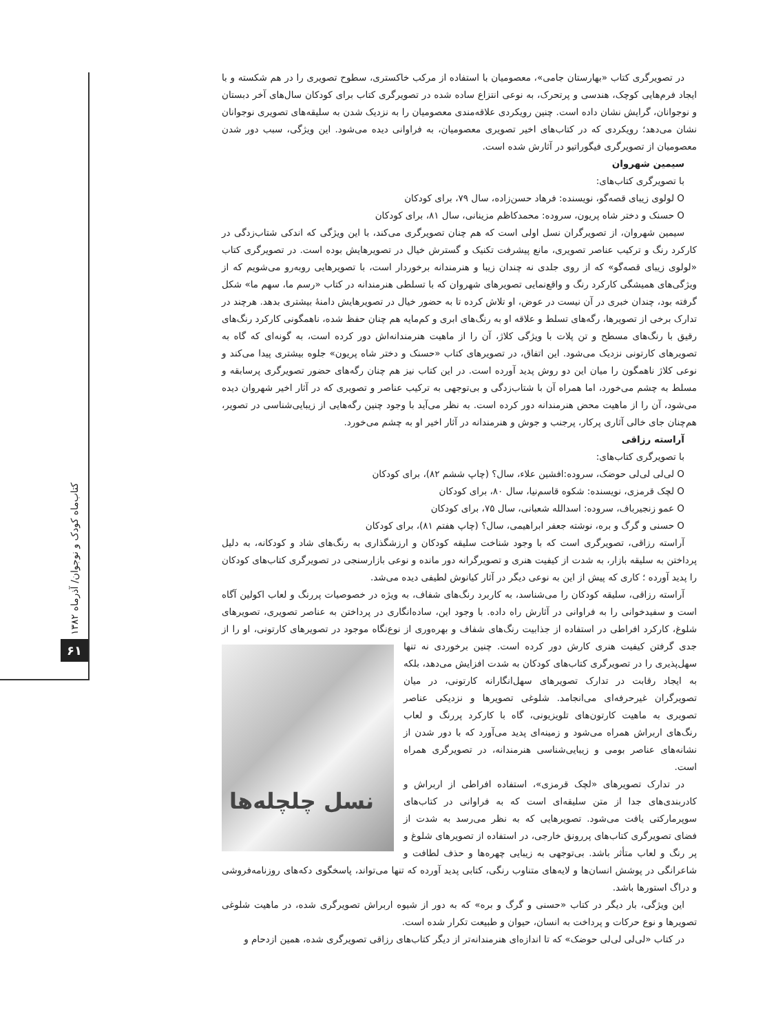کتاب‌ماه کودک و نوجوان/ آذرماه ۱۳۸۲
۶۱
در تصویرگری کتاب «بهارستان جامی»، معصومیان با استفاده از مرکب خاکستری، سطوح تصویری را در هم شکسته و با ایجاد فرم‌هایی کوچک، هندسی و پرتحرک، به نوعی انتزاع ساده شده در تصویرگری کتاب برای کودکان سال‌های آخر دبستان و نوجوانان، گرایش نشان داده است. چنین رویکردی علاقه‌مندی معصومیان را به نزدیک شدن به سلیقه‌های تصویری نوجوانان نشان می‌دهد؛ رویکردی که در کتاب‌های اخیر تصویری معصومیان، به فراوانی دیده می‌شود. این ویژگی، سبب دور شدن معصومیان از تصویرگری فیگوراتیو در آثارش شده است.
سیمین شهروان
با تصویرگری کتاب‌های:
O لولوی زیبای قصه‌گو، نویسنده: فرهاد حسن‌زاده، سال ۷۹، برای کودکان
O حسنک و دختر شاه پریون، سروده: محمدکاظم مزینانی، سال ۸۱، برای کودکان
سیمین شهروان، از تصویرگران نسل اولی است که هم چنان تصویرگری می‌کند، با این ویژگی که اندکی شتاب‌زدگی در کارکرد رنگ و ترکیب عناصر تصویری، مانع پیشرفت تکنیک و گسترش خیال در تصویرهایش بوده است. در تصویرگری کتاب «لولوی زیبای قصه‌گو» که از روی جلدی نه چندان زیبا و هنرمندانه برخوردار است، با تصویرهایی روبه‌رو می‌شویم که از ویژگی‌های همیشگی کارکرد رنگ و واقع‌نمایی تصویرهای شهروان که با تسلطی هنرمندانه در کتاب «رسم ما، سهم ما» شکل گرفته بود، چندان خبری در آن نیست در عوض، او تلاش کرده تا به حضور خیال در تصویرهایش دامنهٔ بیشتری بدهد. هرچند در تدارک برخی از تصویرها، رگه‌های تسلط و علاقه او به رنگ‌های ابری و کم‌مایه هم چنان حفظ شده، ناهمگونی کارکرد رنگ‌های رقیق با رنگ‌های مسطح و تن پلات با ویژگی کلاژ، آن را از ماهیت هنرمندانه‌اش دور کرده است، به گونه‌ای که گاه به تصویرهای کارتونی نزدیک می‌شود. این اتفاق، در تصویرهای کتاب «حسنک و دختر شاه پریون» جلوه بیشتری پیدا می‌کند و نوعی کلاژ ناهمگون را میان این دو روش پدید آورده است. در این کتاب نیز هم چنان رگه‌های حضور تصویرگری پرسابقه و مسلط به چشم می‌خورد، اما همراه آن با شتاب‌زدگی و بی‌توجهی به ترکیب عناصر و تصویری که در آثار اخیر شهروان دیده می‌شود، آن را از ماهیت محض هنرمندانه دور کرده است. به نظر می‌آید با وجود چنین رگه‌هایی از زیبایی‌شناسی در تصویر، هم‌چنان جای خالی آثاری پرکار، پرجنب و جوش و هنرمندانه در آثار اخیر او به چشم می‌خورد.
آراسته رزاقی
با تصویرگری کتاب‌های:
O لی‌لی لی‌لی حوضک، سروده:افشین علاء، سال؟ (چاپ ششم ۸۲)، برای کودکان
O لچک قرمزی، نویسنده: شکوه قاسم‌نیا، سال ۸۰، برای کودکان
O عمو زنجیرباف، سروده: اسدالله شعبانی، سال ۷۵، برای کودکان
O حسنی و گرگ و بره، نوشته جعفر ابراهیمی، سال؟ (چاپ هفتم ۸۱)، برای کودکان
آراسته رزاقی، تصویرگری است که با وجود شناخت سلیقه کودکان و ارزشگذاری به رنگ‌های شاد و کودکانه، به دلیل پرداختن به سلیقه بازار، به شدت از کیفیت هنری و تصویرگرانه دور مانده و نوعی بازارسنجی در تصویرگری کتاب‌های کودکان را پدید آورده ؛ کاری که پیش از این به نوعی دیگر در آثار کیانوش لطیفی دیده می‌شد.
آراسته رزاقی، سلیقه کودکان را می‌شناسد، به کاربرد رنگ‌های شفاف، به ویژه در خصوصیات پررنگ و لعاب اکولین آگاه است و سفیدخوانی را به فراوانی در آثارش راه داده. با وجود این، ساده‌انگاری در پرداختن به عناصر تصویری، تصویرهای شلوغ، کارکرد افراطی در استفاده از جذابیت رنگ‌های شفاف و بهره‌وری از نوع‌نگاه موجود در تصویرهای کارتونی، او را از جدی گرفتن
نسل چلچله‌ها
کیفیت هنری کارش دور کرده است. چنین برخوردی نه تنها سهل‌پذیری را در تصویرگری کتاب‌های کودکان به شدت افزایش می‌دهد، بلکه به ایجاد رقابت در تدارک تصویرهای سهل‌انگارانه کارتونی، در میان تصویرگران غیرحرفه‌ای می‌انجامد. شلوغی تصویرها و نزدیکی عناصر تصویری به ماهیت کارتون‌های تلویزیونی، گاه با کارکرد پررنگ و لعاب رنگ‌های اربراش همراه می‌شود و زمینه‌ای پدید می‌آورد که با دور شدن از نشانه‌های عناصر بومی و زیبایی‌شناسی هنرمندانه، در تصویرگری همراه است.
در تدارک تصویرهای «لچک قرمزی»، استفاده افراطی از اربراش و کادربندی‌های جدا از متن سلیقه‌ای است که به فراوانی در کتاب‌های سوپرمارکتی یافت می‌شود. تصویرهایی که به نظر می‌رسد به شدت از فضای تصویرگری کتاب‌های پررونق خارجی، در استفاده از تصویرهای شلوغ و پر رنگ و لعاب متأثر باشد. بی‌توجهی به زیبایی چهره‌ها و حذف لطافت و شاعرانگی در پوشش انسان‌ها و لایه‌های متناوب رنگی، کتابی پدید آورده که تنها می‌تواند، پاسخگوی دکه‌های روزنامه‌فروشی و دراگ استورها باشد.
این ویژگی، بار دیگر در کتاب «حسنی و گرگ و بره» که به دور از شیوه اربراش تصویرگری شده، در ماهیت شلوغی تصویرها و نوع حرکات و پرداخت به انسان، حیوان و طبیعت تکرار شده است.
در کتاب «لی‌لی لی‌لی حوضک» که تا اندازه‌ای هنرمندانه‌تر از دیگر کتاب‌های رزاقی تصویرگری شده، همین ازدحام و